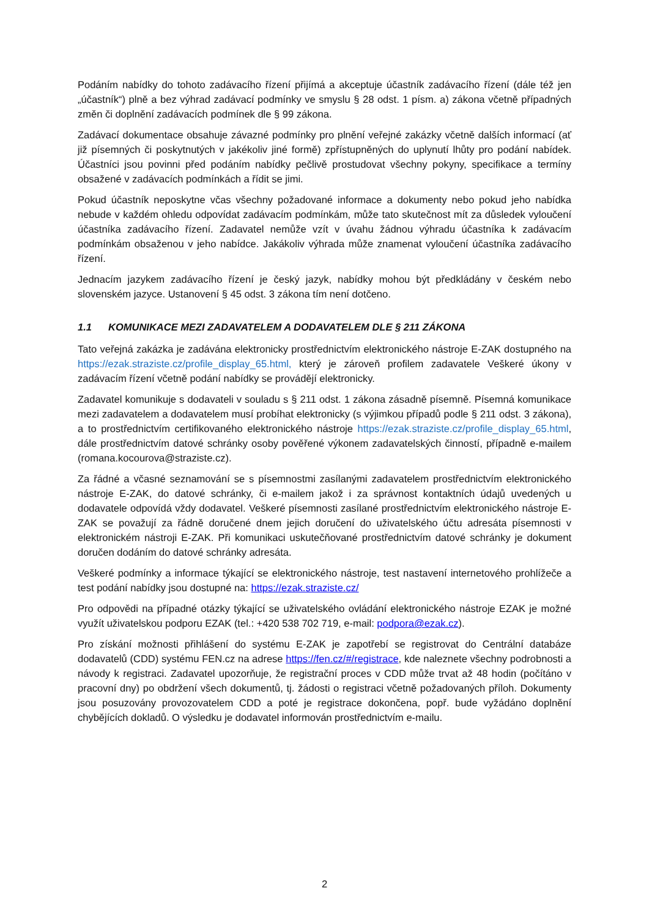Podáním nabídky do tohoto zadávacího řízení přijímá a akceptuje účastník zadávacího řízení (dále též jen „účastník“) plně a bez výhrad zadávací podmínky ve smyslu § 28 odst. 1 písm. a) zákona včetně případných změn či doplnění zadávacích podmínek dle § 99 zákona.
Zadávací dokumentace obsahuje závazné podmínky pro plnění veřejné zakázky včetně dalších informací (ať již písemných či poskytnutých v jakékoliv jiné formě) zpřístupněných do uplynutí lhůty pro podání nabídek. Účastníci jsou povinni před podáním nabídky pečlivě prostudovat všechny pokyny, specifikace a termíny obsažené v zadávacích podmínkách a řídit se jimi.
Pokud účastník neposkytne včas všechny požadované informace a dokumenty nebo pokud jeho nabídka nebude v každém ohledu odpovídat zadávacím podmínkám, může tato skutečnost mít za důsledek vyloučení účastníka zadávacího řízení. Zadavatel nemůže vzít v úvahu žádnou výhradu účastníka k zadávacím podmínkám obsaženou v jeho nabídce. Jakákoliv výhrada může znamenat vyloučení účastníka zadávacího řízení.
Jednacím jazykem zadávacího řízení je český jazyk, nabídky mohou být předkládány v českém nebo slovenském jazyce. Ustanovení § 45 odst. 3 zákona tím není dotčeno.
1.1 KOMUNIKACE MEZI ZADAVATELEM A DODAVATELEM DLE § 211 ZÁKONA
Tato veřejná zakázka je zadávána elektronicky prostřednictvím elektronického nástroje E-ZAK dostupného na https://ezak.straziste.cz/profile_display_65.html, který je zároveň profilem zadavatele Veškeré úkony v zadávacím řízení včetně podání nabídky se provádějí elektronicky.
Zadavatel komunikuje s dodavateli v souladu s § 211 odst. 1 zákona zásadně písemně. Písemná komunikace mezi zadavatelem a dodavatelem musí probíhat elektronicky (s výjimkou případů podle § 211 odst. 3 zákona), a to prostřednictvím certifikovaného elektronického nástroje https://ezak.straziste.cz/profile_display_65.html, dále prostřednictvím datové schránky osoby pověřené výkonem zadavatelských činností, případně e-mailem (romana.kocourova@straziste.cz).
Za řádné a včasné seznamování se s písemnostmi zasílanými zadavatelem prostřednictvím elektronického nástroje E-ZAK, do datové schránky, či e-mailem jakož i za správnost kontaktních údajů uvedených u dodavatele odpovídá vždy dodavatel. Veškeré písemnosti zasílané prostřednictvím elektronického nástroje E-ZAK se považují za řádně doručené dnem jejich doručení do uživatelského účtu adresáta písemnosti v elektronickém nástroji E-ZAK. Při komunikaci uskutečňované prostřednictvím datové schránky je dokument doručen dodáním do datové schránky adresáta.
Veškeré podmínky a informace týkající se elektronického nástroje, test nastavení internetového prohlížeče a test podání nabídky jsou dostupné na: https://ezak.straziste.cz/
Pro odpovědi na případné otázky týkající se uživatelského ovládání elektronického nástroje EZAK je možné využít uživatelskou podporu EZAK (tel.: +420 538 702 719, e-mail: podpora@ezak.cz).
Pro získání možnosti přihlášení do systému E-ZAK je zapotřebí se registrovat do Centrální databáze dodavatelů (CDD) systému FEN.cz na adrese https://fen.cz/#/registrace, kde naleznete všechny podrobnosti a návody k registraci. Zadavatel upozorňuje, že registrační proces v CDD může trvat až 48 hodin (počítáno v pracovní dny) po obdržení všech dokumentů, tj. žádosti o registraci včetně požadovaných příloh. Dokumenty jsou posuzovány provozovatelem CDD a poté je registrace dokončena, popř. bude vyžádáno doplnění chybějících dokladů. O výsledku je dodavatel informován prostřednictvím e-mailu.
2